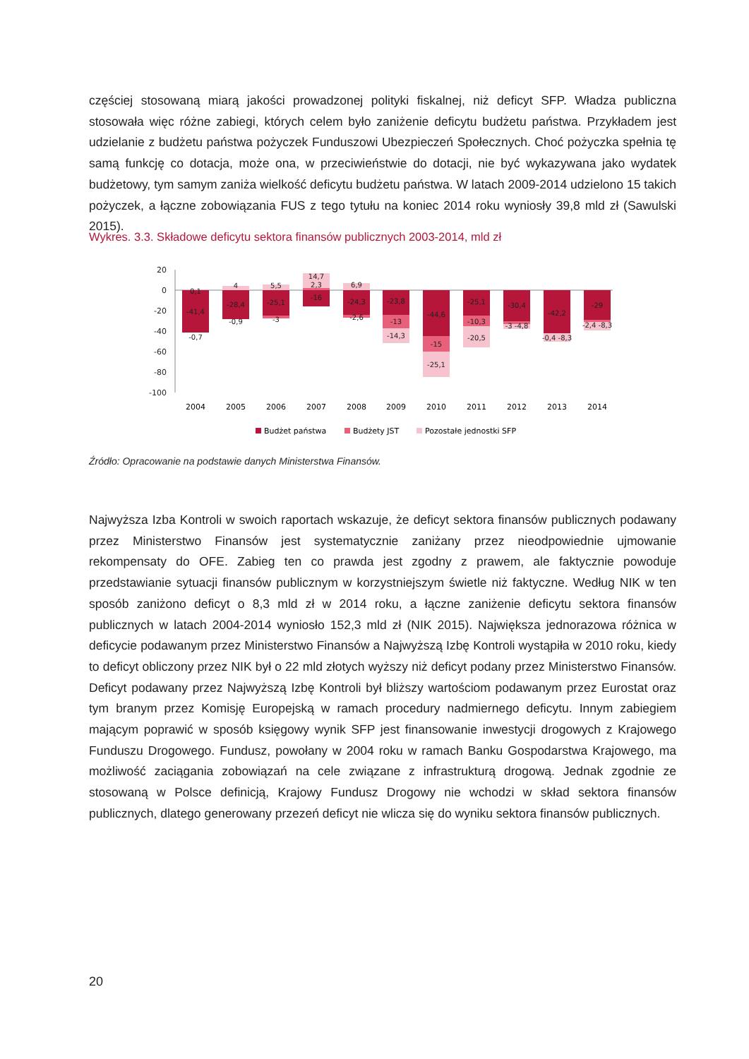częściej stosowaną miarą jakości prowadzonej polityki fiskalnej, niż deficyt SFP. Władza publiczna stosowała więc różne zabiegi, których celem było zaniżenie deficytu budżetu państwa. Przykładem jest udzielanie z budżetu państwa pożyczek Funduszowi Ubezpieczeń Społecznych. Choć pożyczka spełnia tę samą funkcję co dotacja, może ona, w przeciwieństwie do dotacji, nie być wykazywana jako wydatek budżetowy, tym samym zaniża wielkość deficytu budżetu państwa. W latach 2009-2014 udzielono 15 takich pożyczek, a łączne zobowiązania FUS z tego tytułu na koniec 2014 roku wyniosły 39,8 mld zł (Sawulski 2015).
Wykres. 3.3. Składowe deficytu sektora finansów publicznych 2003-2014, mld zł
20
0
-20
-40
-60
-80
-100
0,1
-41,4
-0,7
4
-28,4
-0,9
5,5
-25,1
-3
14,7
2,3
-16
6,9
-24,3
-2,6
-23,8
-13
-14,3
-44,6
-15
-25,1
-25,1
-10,3
-20,5
-30,4
-3 -4,8
-42,2
-0,4 -8,3
-29
-2,4 -8,3
2004
2005
2006
2007
2008
2009
2010
2011
2012
2013
2014
Budżet państwa
Budżety JST
Pozostałe jednostki SFP
Źródło: Opracowanie na podstawie danych Ministerstwa Finansów.
Najwyższa Izba Kontroli w swoich raportach wskazuje, że deficyt sektora finansów publicznych podawany przez Ministerstwo Finansów jest systematycznie zaniżany przez nieodpowiednie ujmowanie rekompensaty do OFE. Zabieg ten co prawda jest zgodny z prawem, ale faktycznie powoduje przedstawianie sytuacji finansów publicznym w korzystniejszym świetle niż faktyczne. Według NIK w ten sposób zaniżono deficyt o 8,3 mld zł w 2014 roku, a łączne zaniżenie deficytu sektora finansów publicznych w latach 2004-2014 wyniosło 152,3 mld zł (NIK 2015). Największa jednorazowa różnica w deficycie podawanym przez Ministerstwo Finansów a Najwyższą Izbę Kontroli wystąpiła w 2010 roku, kiedy to deficyt obliczony przez NIK był o 22 mld złotych wyższy niż deficyt podany przez Ministerstwo Finansów. Deficyt podawany przez Najwyższą Izbę Kontroli był bliższy wartościom podawanym przez Eurostat oraz tym branym przez Komisję Europejską w ramach procedury nadmiernego deficytu. Innym zabiegiem mającym poprawić w sposób księgowy wynik SFP jest finansowanie inwestycji drogowych z Krajowego Funduszu Drogowego. Fundusz, powołany w 2004 roku w ramach Banku Gospodarstwa Krajowego, ma możliwość zaciągania zobowiązań na cele związane z infrastrukturą drogową. Jednak zgodnie ze stosowaną w Polsce definicją, Krajowy Fundusz Drogowy nie wchodzi w skład sektora finansów publicznych, dlatego generowany przezeń deficyt nie wlicza się do wyniku sektora finansów publicznych.
20